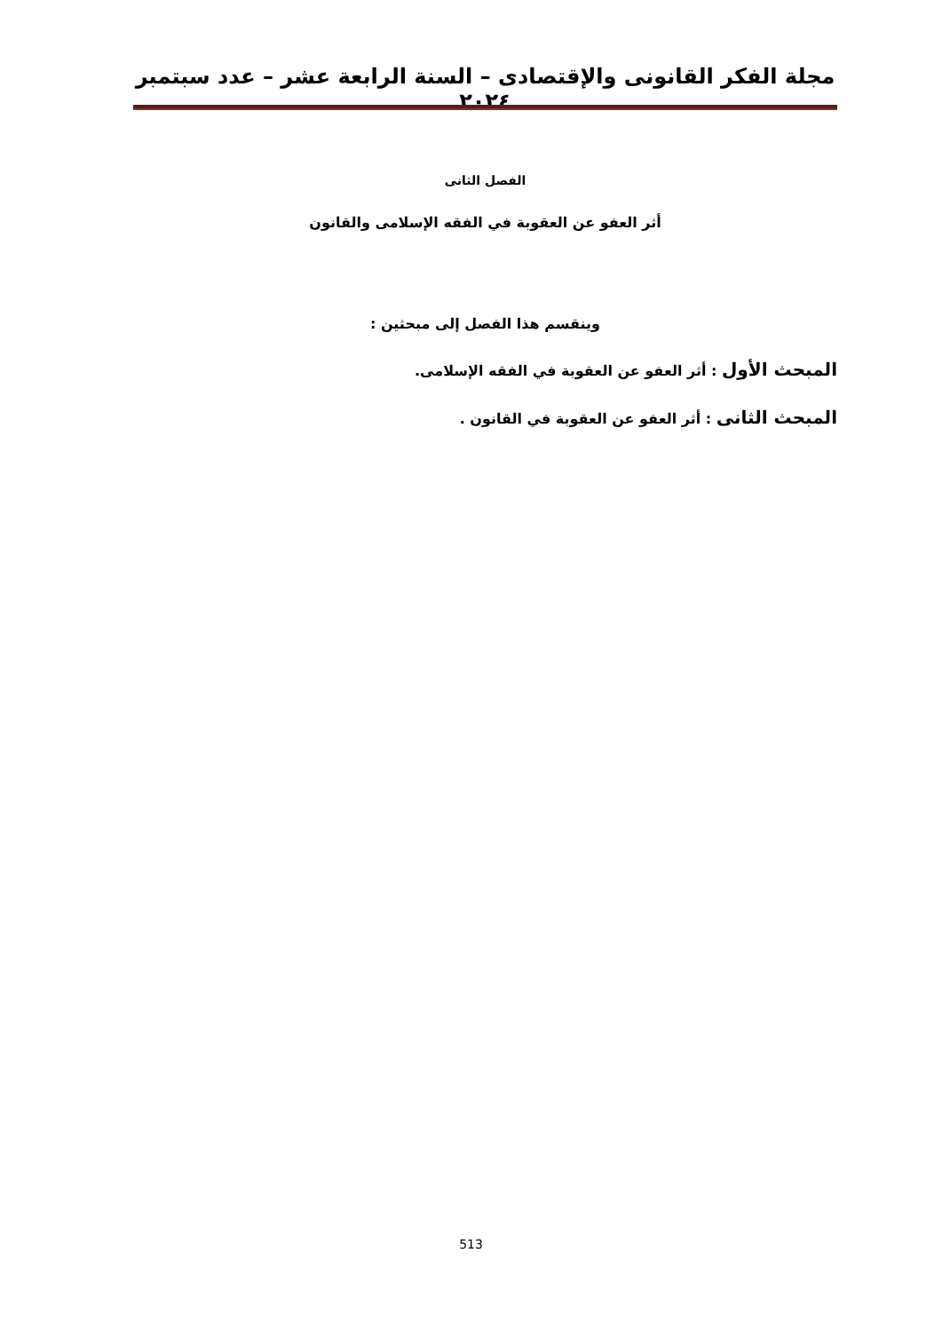مجلة الفكر القانونى والإقتصادى – السنة الرابعة عشر – عدد سبتمبر ٢٠٢٤
الفصل الثانى
أثر العفو عن العقوبة في الفقه الإسلامى والقانون
وينقسم هذا الفصل إلى مبحثين :
المبحث الأول : أثر العفو عن العقوبة في الفقه الإسلامى.
المبحث الثانى : أثر العفو عن العقوبة في القانون .
513